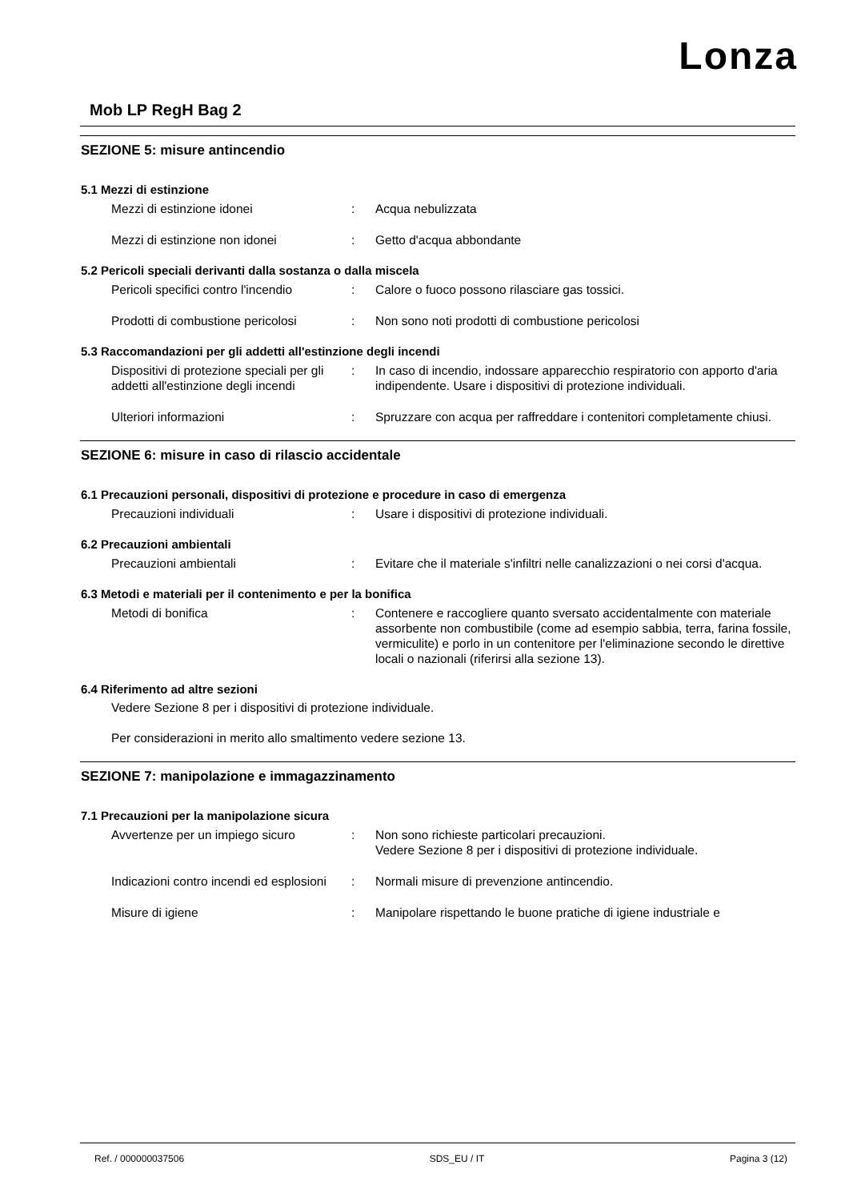Lonza
Mob LP RegH Bag 2
SEZIONE 5: misure antincendio
5.1 Mezzi di estinzione
Mezzi di estinzione idonei : Acqua nebulizzata
Mezzi di estinzione non idonei : Getto d'acqua abbondante
5.2 Pericoli speciali derivanti dalla sostanza o dalla miscela
Pericoli specifici contro l'incendio
: Calore o fuoco possono rilasciare gas tossici.
Prodotti di combustione pericolosi
: Non sono noti prodotti di combustione pericolosi
5.3 Raccomandazioni per gli addetti all'estinzione degli incendi
Dispositivi di protezione speciali per gli addetti all'estinzione degli incendi
: In caso di incendio, indossare apparecchio respiratorio con apporto d'aria indipendente. Usare i dispositivi di protezione individuali.
Ulteriori informazioni : Spruzzare con acqua per raffreddare i contenitori completamente chiusi.
SEZIONE 6: misure in caso di rilascio accidentale
6.1 Precauzioni personali, dispositivi di protezione e procedure in caso di emergenza
Precauzioni individuali : Usare i dispositivi di protezione individuali.
6.2 Precauzioni ambientali
Precauzioni ambientali : Evitare che il materiale s'infiltri nelle canalizzazioni o nei corsi d'acqua.
6.3 Metodi e materiali per il contenimento e per la bonifica
Metodi di bonifica : Contenere e raccogliere quanto sversato accidentalmente con materiale assorbente non combustibile (come ad esempio sabbia, terra, farina fossile, vermiculite) e porlo in un contenitore per l'eliminazione secondo le direttive locali o nazionali (riferirsi alla sezione 13).
6.4 Riferimento ad altre sezioni
Vedere Sezione 8 per i dispositivi di protezione individuale.
Per considerazioni in merito allo smaltimento vedere sezione 13.
SEZIONE 7: manipolazione e immagazzinamento
7.1 Precauzioni per la manipolazione sicura
Avvertenze per un impiego sicuro : Non sono richieste particolari precauzioni.
Vedere Sezione 8 per i dispositivi di protezione individuale.
Indicazioni contro incendi ed esplosioni
: Normali misure di prevenzione antincendio.
Misure di igiene : Manipolare rispettando le buone pratiche di igiene industriale e
Ref. / 000000037506 SDS_EU / IT Pagina 3 (12)